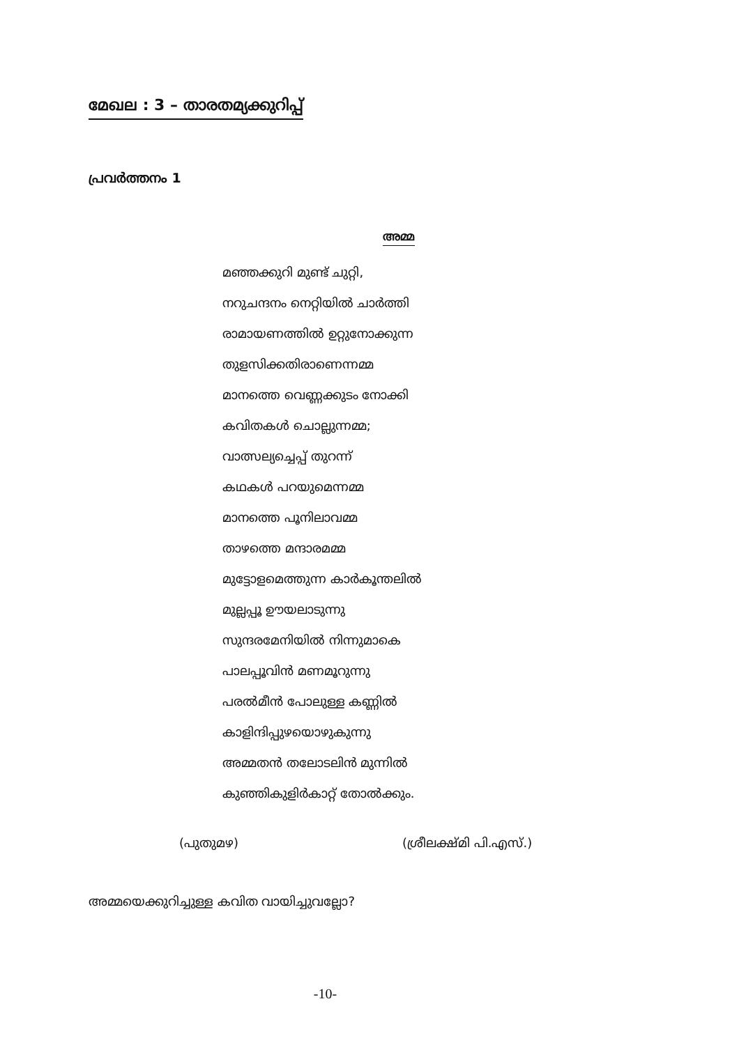മേഖല : 3 – താരതമ്യക്കുറിപ്പ്
പ്രവർത്തനം 1
അമ്മ
മഞ്ഞക്കുറി മുണ്ട് ചുറ്റി,
നറുചന്ദനം നെറ്റിയിൽ ചാർത്തി
രാമായണത്തിൽ ഉറ്റുനോക്കുന്ന
തുളസിക്കതിരാണെന്നമ്മ
മാനത്തെ വെണ്ണക്കുടം നോക്കി
കവിതകൾ ചൊല്ലുന്നമ്മ;
വാത്സല്യച്ചെപ്പ് തുറന്ന്
കഥകൾ പറയുമെന്നമ്മ
മാനത്തെ പൂനിലാവമ്മ
താഴത്തെ മന്ദാരമമ്മ
മുട്ടോളമെത്തുന്ന കാർകൂന്തലിൽ
മുല്ലപ്പൂ ഊയലാടുന്നു
സുന്ദരമേനിയിൽ നിന്നുമാകെ
പാലപ്പൂവിൻ മണമൂറുന്നു
പരൽമീൻ പോലുള്ള കണ്ണിൽ
കാളിന്ദിപ്പുഴയൊഴുകുന്നു
അമ്മതൻ തലോടലിൻ മുന്നിൽ
കുഞ്ഞികുളിർകാറ്റ് തോൽക്കും.
(പുതുമഴ) (ശ്രീലക്ഷ്മി പി.എസ്.)
അമ്മയെക്കുറിച്ചുള്ള കവിത വായിച്ചുവല്ലോ?
-10-